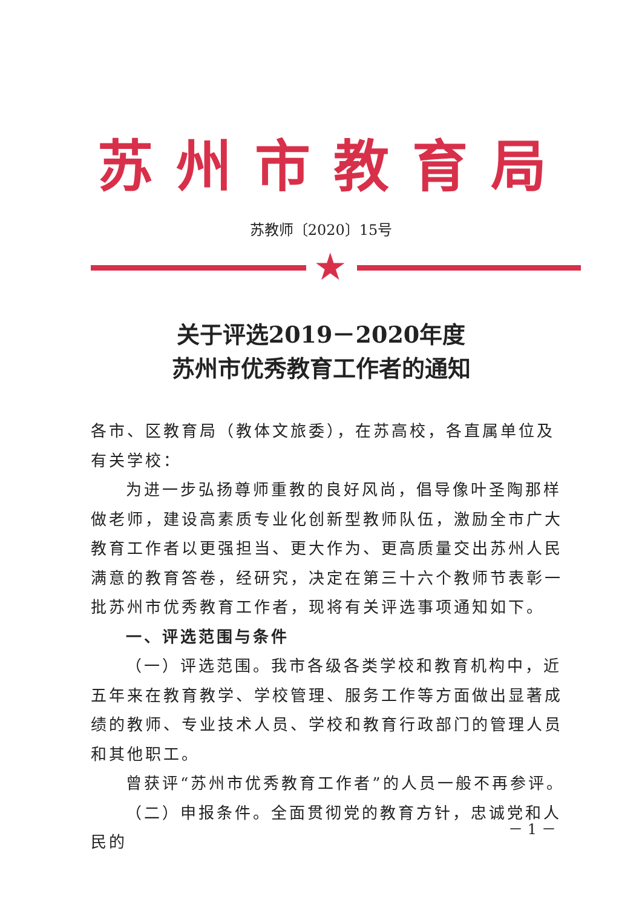苏州市教育局
苏教师〔2020〕15号
★
关于评选2019－2020年度
苏州市优秀教育工作者的通知
各市、区教育局（教体文旅委），在苏高校，各直属单位及有关学校：
为进一步弘扬尊师重教的良好风尚，倡导像叶圣陶那样做老师，建设高素质专业化创新型教师队伍，激励全市广大教育工作者以更强担当、更大作为、更高质量交出苏州人民满意的教育答卷，经研究，决定在第三十六个教师节表彰一批苏州市优秀教育工作者，现将有关评选事项通知如下。
一、评选范围与条件
（一）评选范围。我市各级各类学校和教育机构中，近五年来在教育教学、学校管理、服务工作等方面做出显著成绩的教师、专业技术人员、学校和教育行政部门的管理人员和其他职工。
曾获评“苏州市优秀教育工作者”的人员一般不再参评。
（二）申报条件。全面贯彻党的教育方针，忠诚党和人民的
－ 1 －